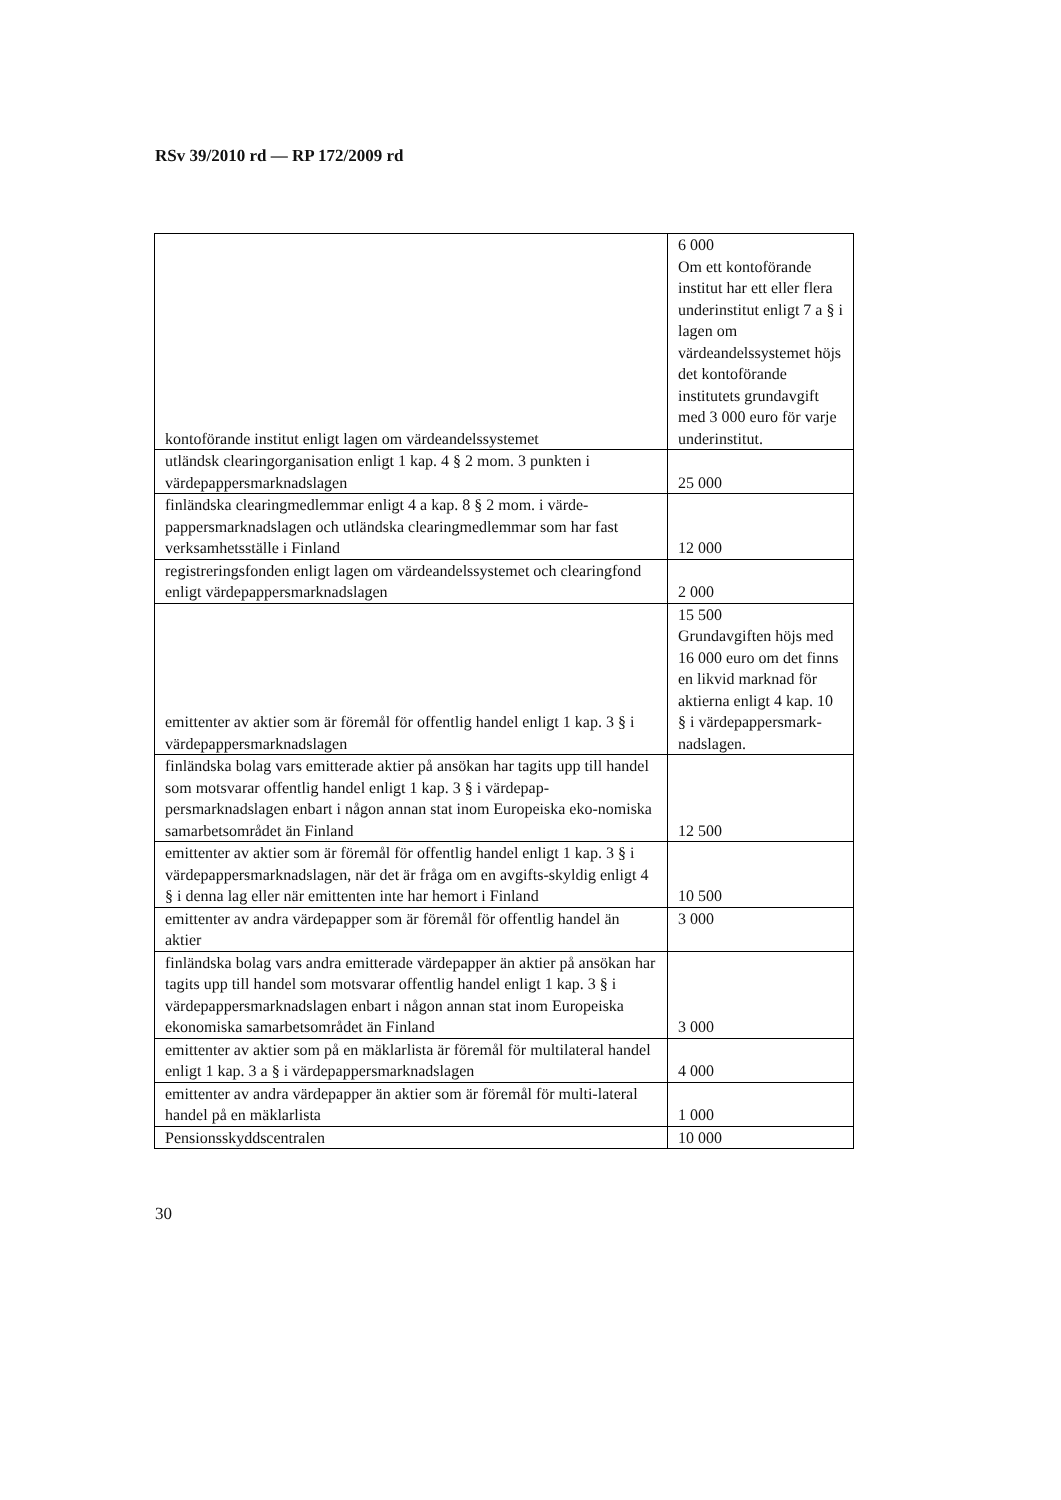RSv 39/2010 rd — RP 172/2009 rd
| kontoförande institut enligt lagen om värdeandelssystemet | 6 000 Om ett kontoförande institut har ett eller flera underinstitut enligt 7 a § i lagen om värdeandelssystemet höjs det kontoförande institutets grundavgift med 3 000 euro för varje underinstitut. |
| utländsk clearingorganisation enligt 1 kap. 4 § 2 mom. 3 punkten i värdepappersmarknadslagen | 25 000 |
| finländska clearingmedlemmar enligt 4 a kap. 8 § 2 mom. i värde-pappersmarknadslagen och utländska clearingmedlemmar som har fast verksamhetsställe i Finland | 12 000 |
| registreringsfonden enligt lagen om värdeandelssystemet och clearingfond enligt värdepappersmarknadslagen | 2 000 |
| emittenter av aktier som är föremål för offentlig handel enligt 1 kap. 3 § i värdepappersmarknadslagen | 15 500 Grundavgiften höjs med 16 000 euro om det finns en likvid marknad för aktierna enligt 4 kap. 10 § i värdepappersmark-nadslagen. |
| finländska bolag vars emitterade aktier på ansökan har tagits upp till handel som motsvarar offentlig handel enligt 1 kap. 3 § i värdepap-persmarknadslagen enbart i någon annan stat inom Europeiska eko-nomiska samarbetsområdet än Finland | 12 500 |
| emittenter av aktier som är föremål för offentlig handel enligt 1 kap. 3 § i värdepappersmarknadslagen, när det är fråga om en avgifts-skyldig enligt 4 § i denna lag eller när emittenten inte har hemort i Finland | 10 500 |
| emittenter av andra värdepapper som är föremål för offentlig handel än aktier | 3 000 |
| finländska bolag vars andra emitterade värdepapper än aktier på ansökan har tagits upp till handel som motsvarar offentlig handel enligt 1 kap. 3 § i värdepappersmarknadslagen enbart i någon annan stat inom Europeiska ekonomiska samarbetsområdet än Finland | 3 000 |
| emittenter av aktier som på en mäklarlista är föremål för multilateral handel enligt 1 kap. 3 a § i värdepappersmarknadslagen | 4 000 |
| emittenter av andra värdepapper än aktier som är föremål för multi-lateral handel på en mäklarlista | 1 000 |
| Pensionsskyddscentralen | 10 000 |
30